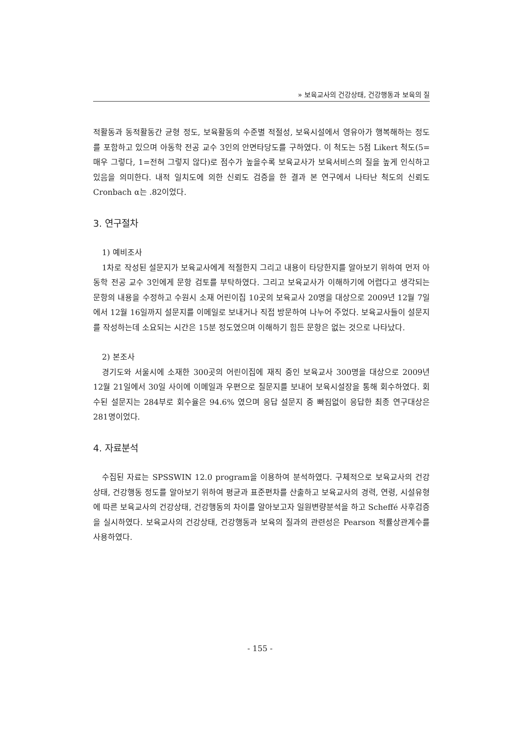» 보육교사의 건강상태, 건강행동과 보육의 질
적활동과 동적활동간 균형 정도, 보육활동의 수준별 적절성, 보육시설에서 영유아가 행복해하는 정도를 포함하고 있으며 아동학 전공 교수 3인의 안면타당도를 구하였다. 이 척도는 5점 Likert 척도(5=매우 그렇다, 1=전혀 그렇지 않다)로 점수가 높을수록 보육교사가 보육서비스의 질을 높게 인식하고 있음을 의미한다. 내적 일치도에 의한 신뢰도 검증을 한 결과 본 연구에서 나타난 척도의 신뢰도 Cronbach α는 .82이었다.
3. 연구절차
1) 예비조사
1차로 작성된 설문지가 보육교사에게 적절한지 그리고 내용이 타당한지를 알아보기 위하여 먼저 아동학 전공 교수 3인에게 문항 검토를 부탁하였다. 그리고 보육교사가 이해하기에 어렵다고 생각되는 문항의 내용을 수정하고 수원시 소재 어린이집 10곳의 보육교사 20명을 대상으로 2009년 12월 7일에서 12월 16일까지 설문지를 이메일로 보내거나 직접 방문하여 나누어 주었다. 보육교사들이 설문지를 작성하는데 소요되는 시간은 15분 정도였으며 이해하기 힘든 문항은 없는 것으로 나타났다.
2) 본조사
경기도와 서울시에 소재한 300곳의 어린이집에 재직 중인 보육교사 300명을 대상으로 2009년 12월 21일에서 30일 사이에 이메일과 우편으로 질문지를 보내어 보육시설장을 통해 회수하였다. 회수된 설문지는 284부로 회수율은 94.6% 였으며 응답 설문지 중 빠짐없이 응답한 최종 연구대상은 281명이었다.
4. 자료분석
수집된 자료는 SPSSWIN 12.0 program을 이용하여 분석하였다. 구체적으로 보육교사의 건강상태, 건강행동 정도를 알아보기 위하여 평균과 표준편차를 산출하고 보육교사의 경력, 연령, 시설유형에 따른 보육교사의 건강상태, 건강행동의 차이를 알아보고자 일원변량분석을 하고 Scheffé 사후검증을 실시하였다. 보육교사의 건강상태, 건강행동과 보육의 질과의 관련성은 Pearson 적률상관계수를 사용하였다.
- 155 -